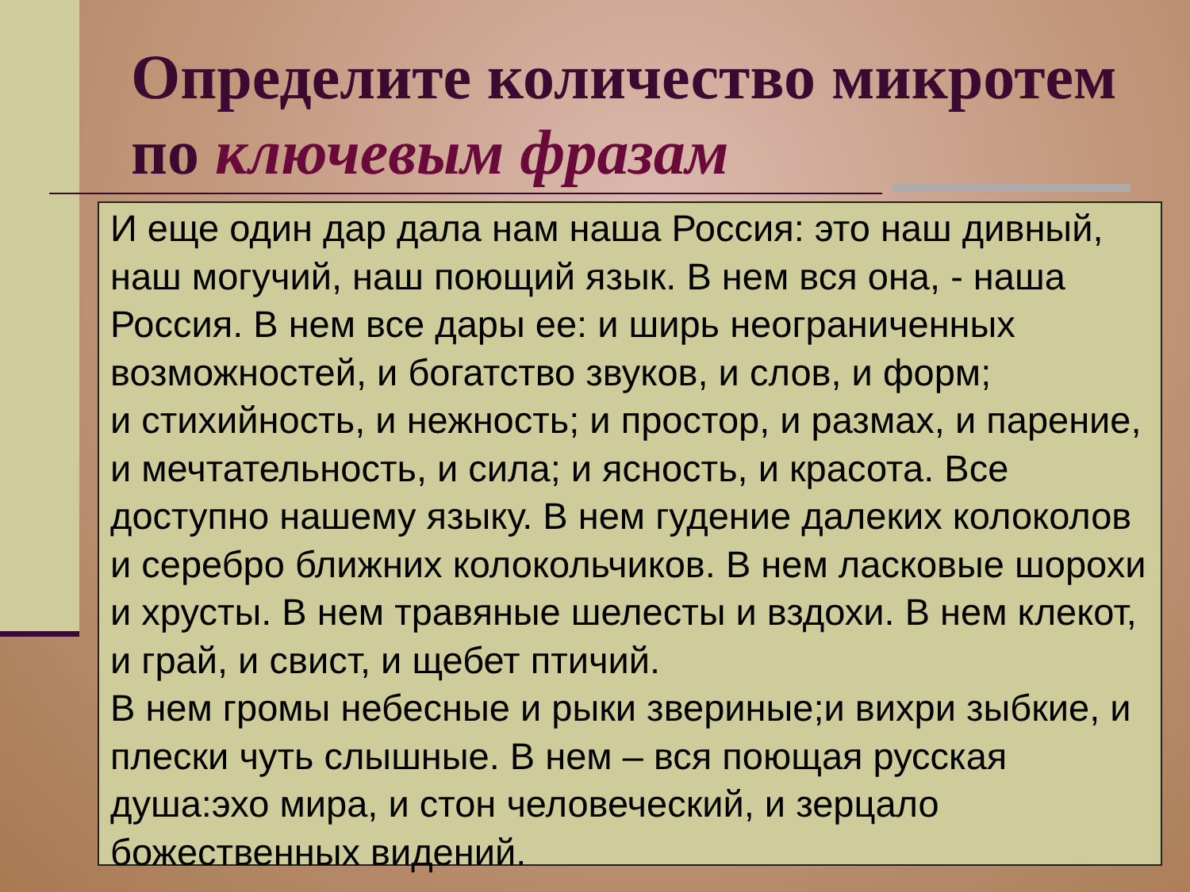Определите количество микротем
по ключевым фразам
И еще один дар дала нам наша Россия: это наш дивный, наш могучий, наш поющий язык. В нем вся она, - наша Россия. В нем все дары ее: и ширь неограниченных возможностей, и богатство звуков, и слов, и форм;
и стихийность, и нежность; и простор, и размах, и парение, и мечтательность, и сила; и ясность, и красота. Все доступно нашему языку. В нем гудение далеких колоколов и серебро ближних колокольчиков. В нем ласковые шорохи и хрусты. В нем травяные шелесты и вздохи. В нем клекот, и грай, и свист, и щебет птичий.
В нем громы небесные и рыки звериные;и вихри зыбкие, и плески чуть слышные. В нем – вся поющая русская душа:эхо мира, и стон человеческий, и зерцало божественных видений.